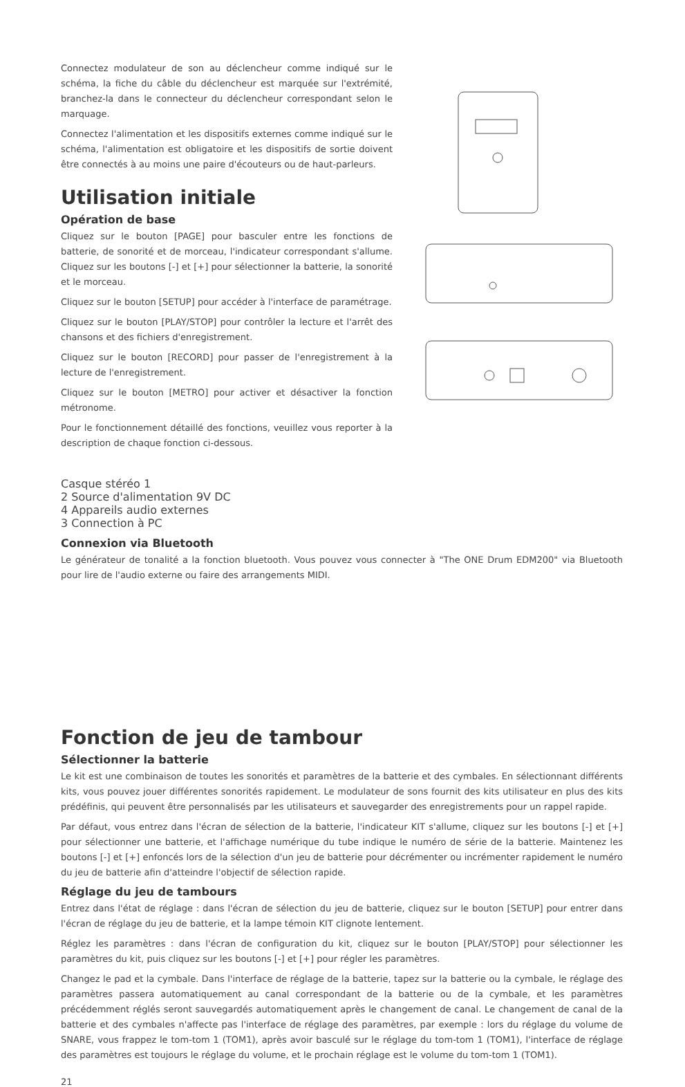Connectez modulateur de son au déclencheur comme indiqué sur le schéma, la fiche du câble du déclencheur est marquée sur l'extrémité, branchez-la dans le connecteur du déclencheur correspondant selon le marquage.
Connectez l'alimentation et les dispositifs externes comme indiqué sur le schéma, l'alimentation est obligatoire et les dispositifs de sortie doivent être connectés à au moins une paire d'écouteurs ou de haut-parleurs.
Utilisation initiale
Opération de base
Cliquez sur le bouton [PAGE] pour basculer entre les fonctions de batterie, de sonorité et de morceau, l'indicateur correspondant s'allume. Cliquez sur les boutons [-] et [+] pour sélectionner la batterie, la sonorité et le morceau.
Cliquez sur le bouton [SETUP] pour accéder à l'interface de paramétrage.
Cliquez sur le bouton [PLAY/STOP] pour contrôler la lecture et l'arrêt des chansons et des fichiers d'enregistrement.
Cliquez sur le bouton [RECORD] pour passer de l'enregistrement à la lecture de l'enregistrement.
Cliquez sur le bouton [METRO] pour activer et désactiver la fonction métronome.
Pour le fonctionnement détaillé des fonctions, veuillez vous reporter à la description de chaque fonction ci-dessous.
Casque stéréo 1
2 Source d'alimentation 9V DC
4 Appareils audio externes
3 Connection à PC
Connexion via Bluetooth
Le générateur de tonalité a la fonction bluetooth. Vous pouvez vous connecter à "The ONE Drum EDM200" via Bluetooth pour lire de l'audio externe ou faire des arrangements MIDI.
Fonction de jeu de tambour
Sélectionner la batterie
Le kit est une combinaison de toutes les sonorités et paramètres de la batterie et des cymbales. En sélectionnant différents kits, vous pouvez jouer différentes sonorités rapidement. Le modulateur de sons fournit des kits utilisateur en plus des kits prédéfinis, qui peuvent être personnalisés par les utilisateurs et sauvegarder des enregistrements pour un rappel rapide.
Par défaut, vous entrez dans l'écran de sélection de la batterie, l'indicateur KIT s'allume, cliquez sur les boutons [-] et [+] pour sélectionner une batterie, et l'affichage numérique du tube indique le numéro de série de la batterie. Maintenez les boutons [-] et [+] enfoncés lors de la sélection d'un jeu de batterie pour décrémenter ou incrémenter rapidement le numéro du jeu de batterie afin d'atteindre l'objectif de sélection rapide.
Réglage du jeu de tambours
Entrez dans l'état de réglage : dans l'écran de sélection du jeu de batterie, cliquez sur le bouton [SETUP] pour entrer dans l'écran de réglage du jeu de batterie, et la lampe témoin KIT clignote lentement.
Réglez les paramètres : dans l'écran de configuration du kit, cliquez sur le bouton [PLAY/STOP] pour sélectionner les paramètres du kit, puis cliquez sur les boutons [-] et [+] pour régler les paramètres.
Changez le pad et la cymbale. Dans l'interface de réglage de la batterie, tapez sur la batterie ou la cymbale, le réglage des paramètres passera automatiquement au canal correspondant de la batterie ou de la cymbale, et les paramètres précédemment réglés seront sauvegardés automatiquement après le changement de canal. Le changement de canal de la batterie et des cymbales n'affecte pas l'interface de réglage des paramètres, par exemple : lors du réglage du volume de SNARE, vous frappez le tom-tom 1 (TOM1), après avoir basculé sur le réglage du tom-tom 1 (TOM1), l'interface de réglage des paramètres est toujours le réglage du volume, et le prochain réglage est le volume du tom-tom 1 (TOM1).
21